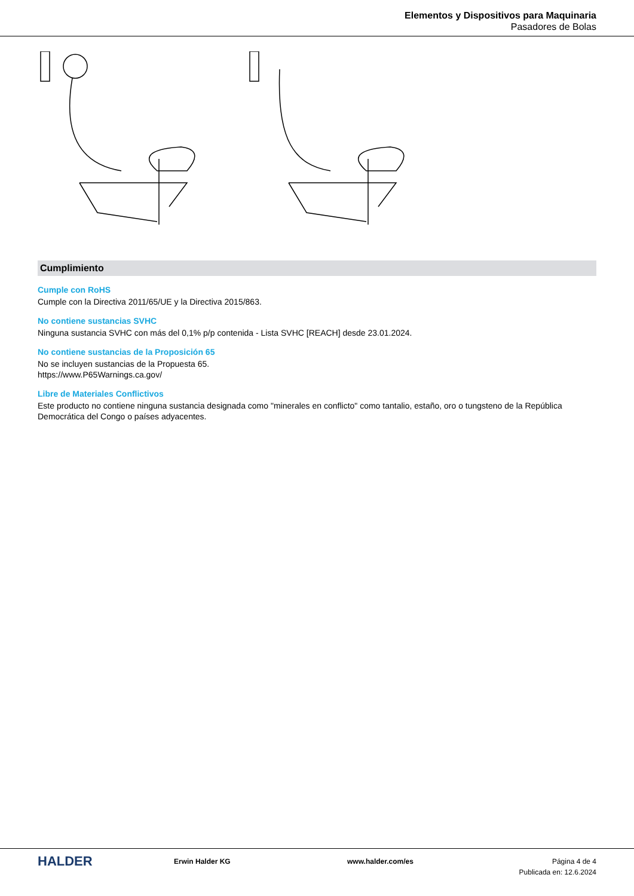Elementos y Dispositivos para Maquinaria
Pasadores de Bolas
Cumplimiento
Cumple con RoHS
Cumple con la Directiva 2011/65/UE y la Directiva 2015/863.
No contiene sustancias SVHC
Ninguna sustancia SVHC con más del 0,1% p/p contenida - Lista SVHC [REACH] desde 23.01.2024.
No contiene sustancias de la Proposición 65
No se incluyen sustancias de la Propuesta 65.
https://www.P65Warnings.ca.gov/
Libre de Materiales Conflictivos
Este producto no contiene ninguna sustancia designada como "minerales en conflicto" como tantalio, estaño, oro o tungsteno de la República Democrática del Congo o países adyacentes.
HALDER
Erwin Halder KG www.halder.com/es Página 4 de 4
Publicada en: 12.6.2024